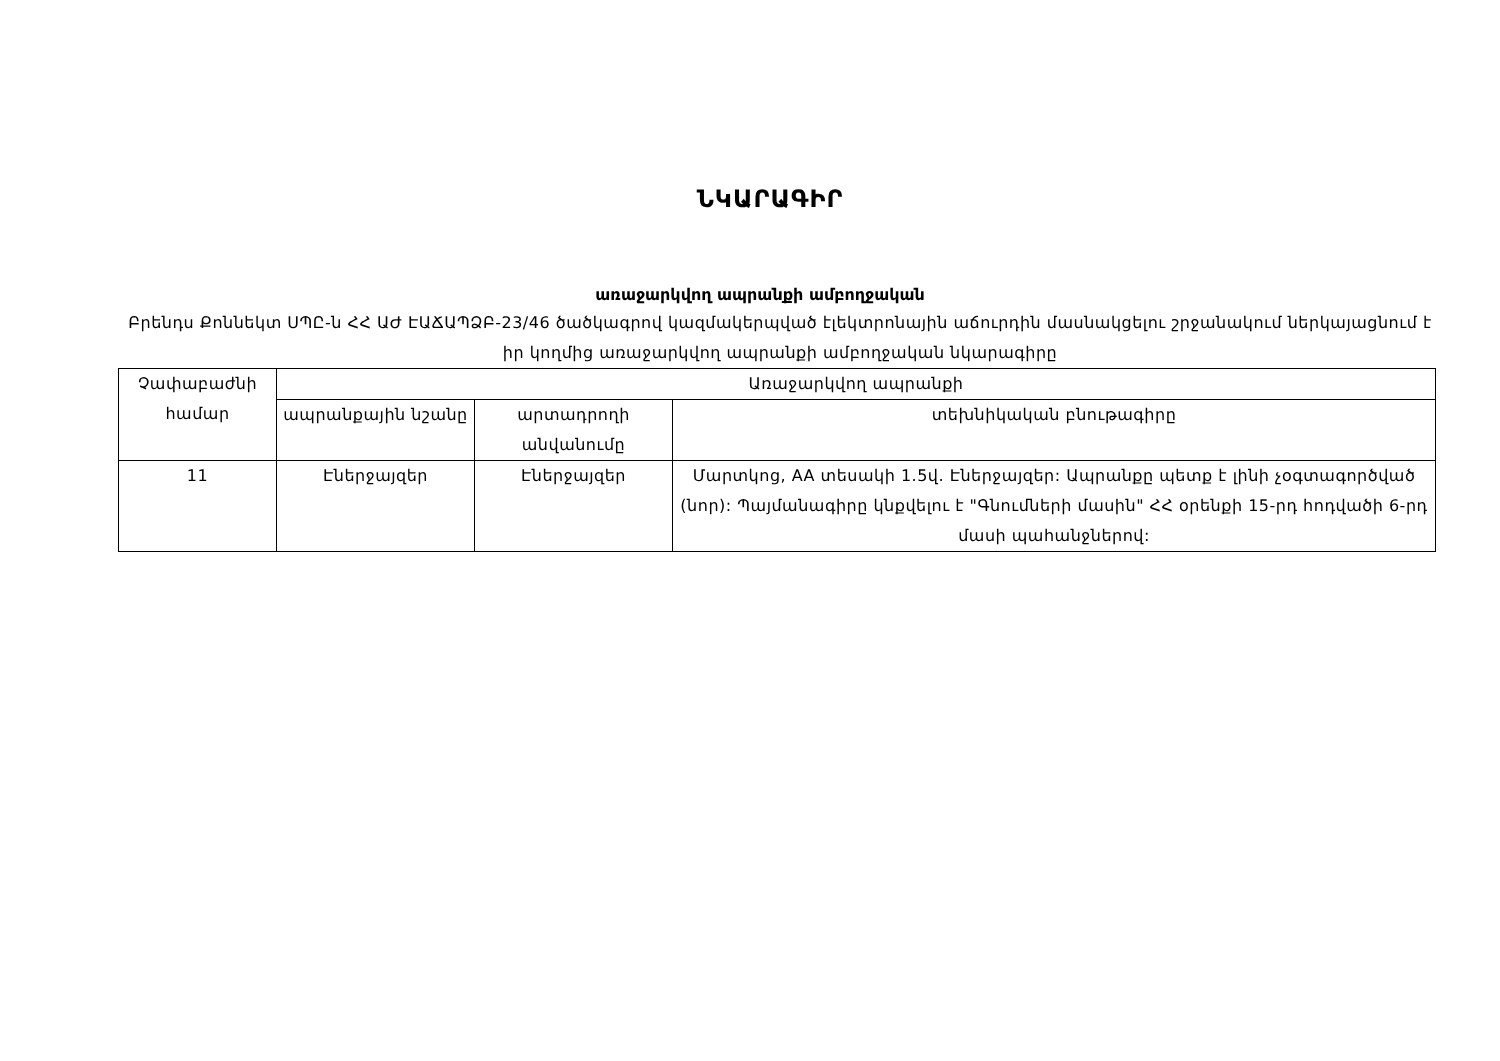ՆԿԱՐԱԳԻՐ
առաջարկվող ապրանքի ամբողջական
Բրենդս Քոննեկտ ՍՊԸ-ն ՀՀ ԱԺ ԷԱՃԱՊՁԲ-23/46 ծածկագրով կազմակերպված էլեկտրոնային աճուրդին մասնակցելու շրջանակում ներկայացնում է իր կողմից առաջարկվող ապրանքի ամբողջական նկարագիրը
| Չափաբաժնի համար | Առաջարկվող ապրանքի | | |
| --- | --- | --- | --- |
| | ապրանքային նշանը | արտադրողի անվանումը | տեխնիկական բնութագիրը |
| 11 | Էներջայզեր | Էներջայզեր | Մարտկոց, AA տեսակի 1.5վ. Էներջայզեր: Ապրանքը պետք է լինի չօգտագործված (նոր): Պայմանագիրը կնքվելու է "Գնումների մասին" ՀՀ օրենքի 15-րդ հոդվածի 6-րդ մասի պահանջներով: |